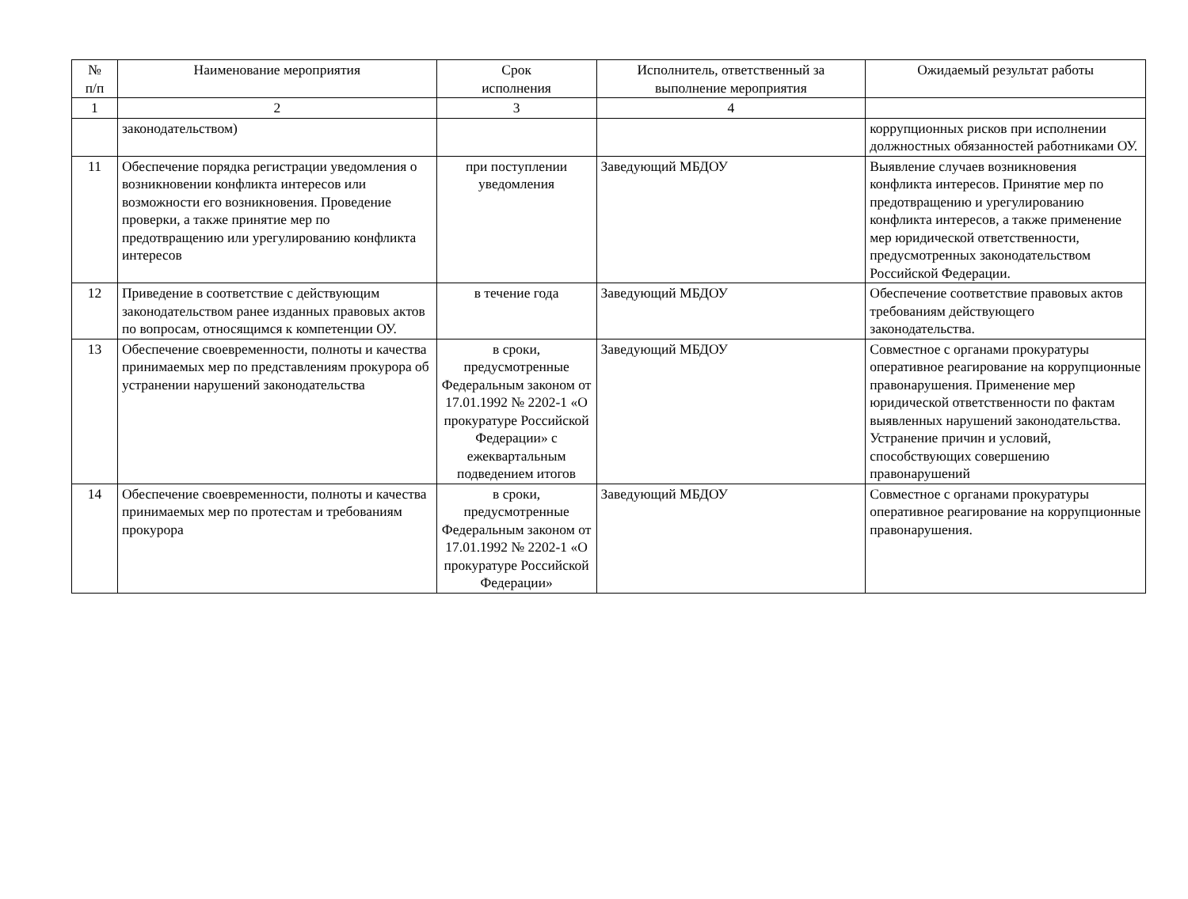| № п/п | Наименование мероприятия | Срок исполнения | Исполнитель, ответственный за выполнение мероприятия | Ожидаемый результат работы |
| --- | --- | --- | --- | --- |
| 1 | 2 | 3 | 4 | |
| | законодательством) | | | коррупционных рисков при исполнении должностных обязанностей работниками ОУ. |
| 11 | Обеспечение порядка регистрации уведомления о возникновении конфликта интересов или возможности его возникновения. Проведение проверки, а также принятие мер по предотвращению или урегулированию конфликта интересов | при поступлении уведомления | Заведующий МБДОУ | Выявление случаев возникновения конфликта интересов. Принятие мер по предотвращению и урегулированию конфликта интересов, а также применение мер юридической ответственности, предусмотренных законодательством Российской Федерации. |
| 12 | Приведение в соответствие с действующим законодательством ранее изданных правовых актов по вопросам, относящимся к компетенции ОУ. | в течение года | Заведующий МБДОУ | Обеспечение соответствие правовых актов требованиям действующего законодательства. |
| 13 | Обеспечение своевременности, полноты и качества принимаемых мер по представлениям прокурора об устранении нарушений законодательства | в сроки, предусмотренные Федеральным законом от 17.01.1992 № 2202-1 «О прокуратуре Российской Федерации» с ежеквартальным подведением итогов | Заведующий МБДОУ | Совместное с органами прокуратуры оперативное реагирование на коррупционные правонарушения. Применение мер юридической ответственности по фактам выявленных нарушений законодательства. Устранение причин и условий, способствующих совершению правонарушений |
| 14 | Обеспечение своевременности, полноты и качества принимаемых мер по протестам и требованиям прокурора | в сроки, предусмотренные Федеральным законом от 17.01.1992 № 2202-1 «О прокуратуре Российской Федерации» | Заведующий МБДОУ | Совместное с органами прокуратуры оперативное реагирование на коррупционные правонарушения. |